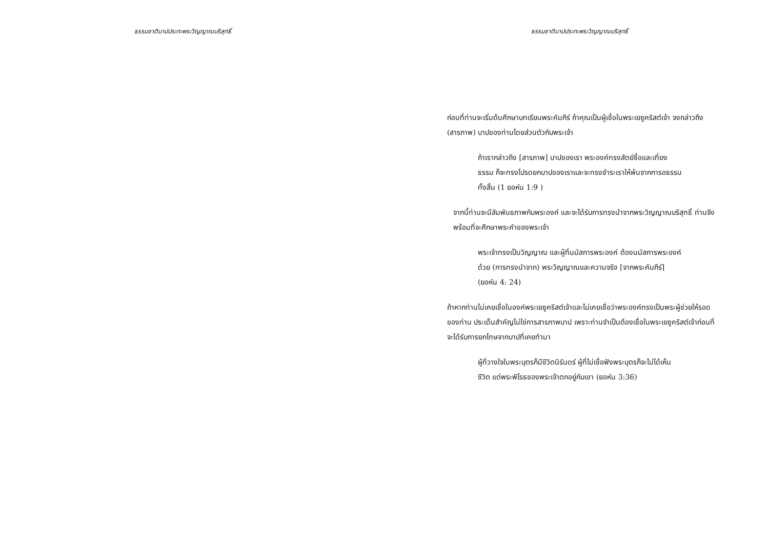ธรรมชาติบาปประทะพระวิญญาณบริสุทธิ์ ธรรมชาติบาปประทะพระวิญญาณบริสุทธิ์
ก่อนที่ท่านจะเริ่มต้นศึกษาบทเรียนพระคัมภีร์ ถ้าคุณเป็นผู้เชื่อในพระเยซูคริสต์เจ้า จงกล่าวถึง (สารภาพ) บาปของท่านโดยส่วนตัวกับพระเจ้า
ถ้าเรากล่าวถึง [สารภาพ] บาปของเรา พระองค์ทรงสัตย์ซื่อและเที่ยงธรรม ก็จะทรงโปรดยกบาปของเราและจะทรงชำระเราให้พ้นจากการอธรรมทั้งสิ้น (1 ยอห์น 1:9 )
จากนี้ท่านจะมีสัมพันธภาพกับพระองค์ และจะได้รับการทรงนำจากพระวิญญาณบริสุทธิ์ ท่านจึงพร้อมที่จะศึกษาพระคำของพระเจ้า
พระเจ้าทรงเป็นวิญญาณ และผู้ที่นมัสการพระองค์ ต้องนมัสการพระองค์ด้วย (การทรงนำจาก) พระวิญญาณและความจริง [จากพระคัมภีร์] (ยอห์น 4: 24)
ถ้าหากท่านไม่เคยเชื่อในองค์พระเยซูคริสต์เจ้าและไม่เคยเชื่อว่าพระองค์ทรงเป็นพระผู้ช่วยให้รอดของท่าน ประเด็นสำคัญไม่ใช่การสารภาพบาป เพราะท่านจำเป็นต้องเชื่อในพระเยซูคริสต์เจ้าก่อนที่จะได้รับการยกโทษจากบาปที่เคยทำมา
ผู้ที่วางใจในพระบุตรก็มีชีวิตนิรันดร์ ผู้ที่ไม่เชื่อฟังพระบุตรก็จะไม่ได้เห็นชีวิต แต่พระพิโรธของพระเจ้าตกอยู่กับเขา (ยอห์น 3:36)